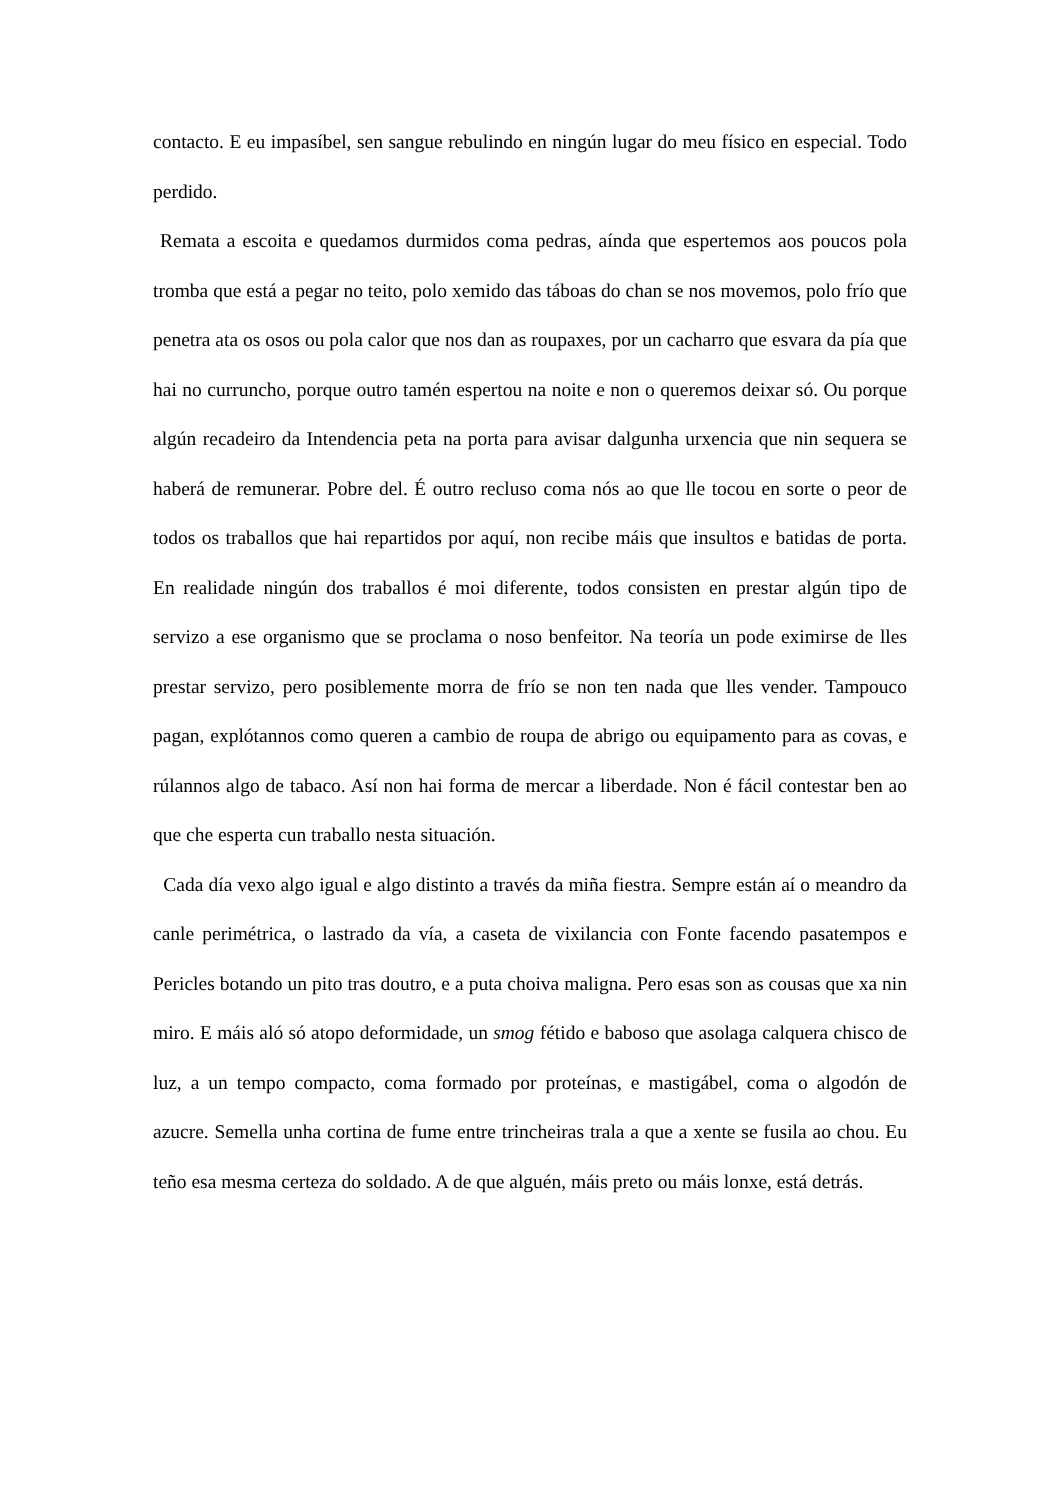contacto. E eu impasíbel, sen sangue rebulindo en ningún lugar do meu físico en especial. Todo perdido.
Remata a escoita e quedamos durmidos coma pedras, aínda que espertemos aos poucos pola tromba que está a pegar no teito, polo xemido das táboas do chan se nos movemos, polo frío que penetra ata os osos ou pola calor que nos dan as roupaxes, por un cacharro que esvara da pía que hai no curruncho, porque outro tamén espertou na noite e non o queremos deixar só. Ou porque algún recadeiro da Intendencia peta na porta para avisar dalgunha urxencia que nin sequera se haberá de remunerar. Pobre del. É outro recluso coma nós ao que lle tocou en sorte o peor de todos os traballos que hai repartidos por aquí, non recibe máis que insultos e batidas de porta. En realidade ningún dos traballos é moi diferente, todos consisten en prestar algún tipo de servizo a ese organismo que se proclama o noso benfeitor. Na teoría un pode eximirse de lles prestar servizo, pero posiblemente morra de frío se non ten nada que lles vender. Tampouco pagan, explótannos como queren a cambio de roupa de abrigo ou equipamento para as covas, e rúlannos algo de tabaco. Así non hai forma de mercar a liberdade. Non é fácil contestar ben ao que che esperta cun traballo nesta situación.
Cada día vexo algo igual e algo distinto a través da miña fiestra. Sempre están aí o meandro da canle perimétrica, o lastrado da vía, a caseta de vixilancia con Fonte facendo pasatempos e Pericles botando un pito tras doutro, e a puta choiva maligna. Pero esas son as cousas que xa nin miro. E máis aló só atopo deformidade, un smog fétido e baboso que asolaga calquera chisco de luz, a un tempo compacto, coma formado por proteínas, e mastigábel, coma o algodón de azucre. Semella unha cortina de fume entre trincheiras trala a que a xente se fusila ao chou. Eu teño esa mesma certeza do soldado. A de que alguén, máis preto ou máis lonxe, está detrás.